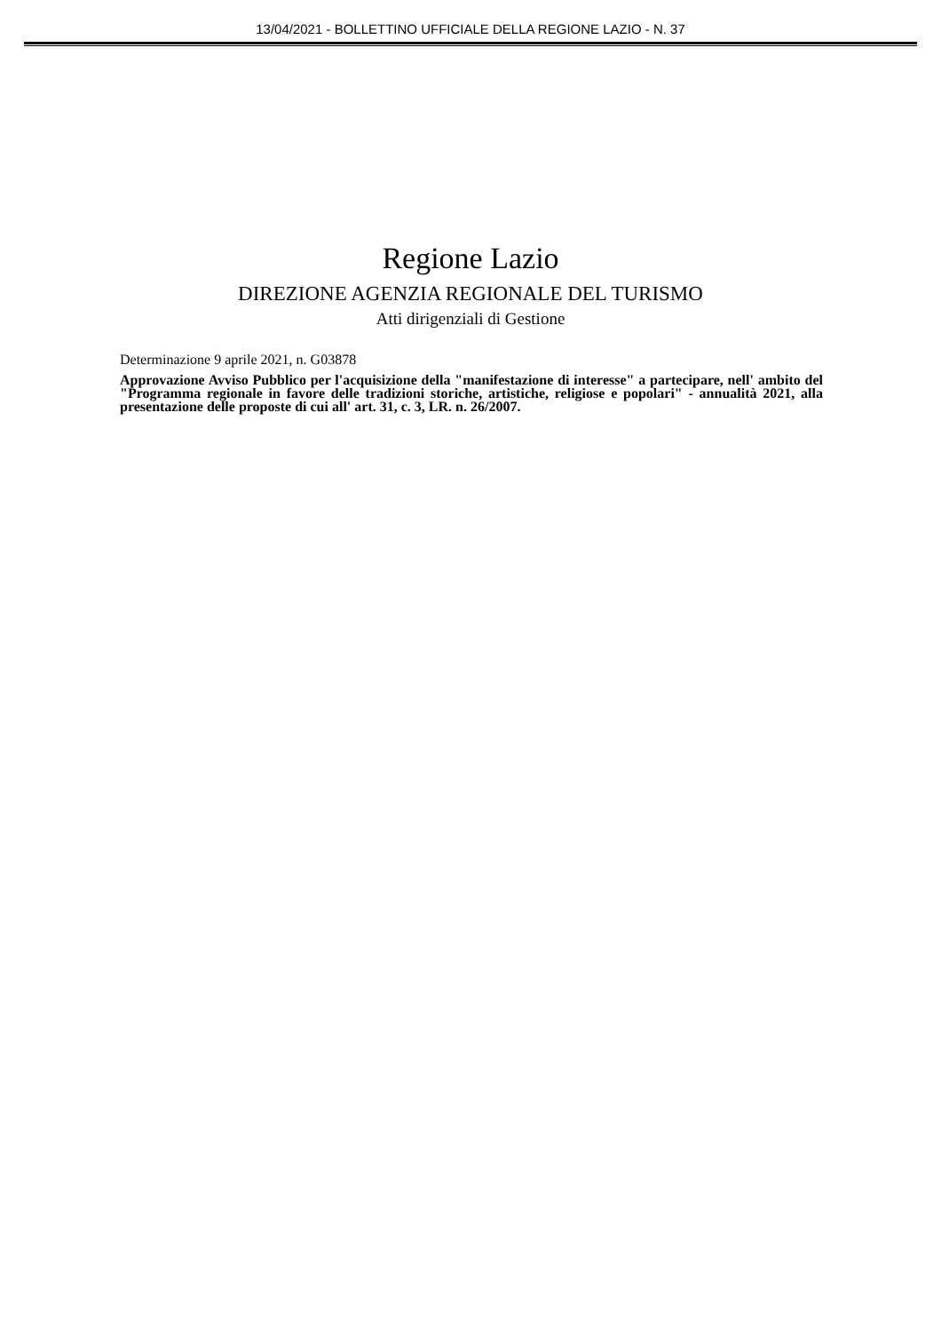13/04/2021 - BOLLETTINO UFFICIALE DELLA REGIONE LAZIO - N. 37
Regione Lazio
DIREZIONE AGENZIA REGIONALE DEL TURISMO
Atti dirigenziali di Gestione
Determinazione 9 aprile 2021, n. G03878
Approvazione Avviso Pubblico per l'acquisizione della "manifestazione di interesse" a partecipare, nell' ambito del "Programma regionale in favore delle tradizioni storiche, artistiche, religiose e popolari" - annualità 2021, alla presentazione delle proposte di cui all' art. 31, c. 3, LR. n. 26/2007.